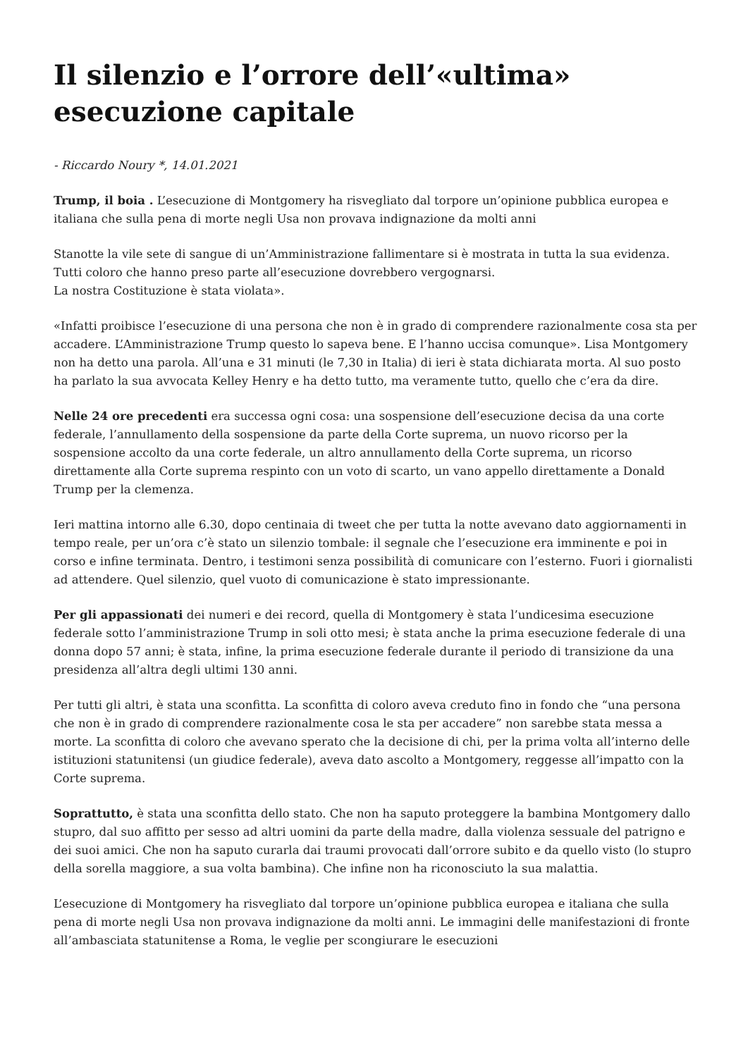Il silenzio e l’orrore dell’«ultima» esecuzione capitale
- Riccardo Noury *, 14.01.2021
Trump, il boia . L’esecuzione di Montgomery ha risvegliato dal torpore un’opinione pubblica europea e italiana che sulla pena di morte negli Usa non provava indignazione da molti anni
Stanotte la vile sete di sangue di un’Amministrazione fallimentare si è mostrata in tutta la sua evidenza. Tutti coloro che hanno preso parte all’esecuzione dovrebbero vergognarsi.
La nostra Costituzione è stata violata».
«Infatti proibisce l’esecuzione di una persona che non è in grado di comprendere razionalmente cosa sta per accadere. L’Amministrazione Trump questo lo sapeva bene. E l’hanno uccisa comunque». Lisa Montgomery non ha detto una parola. All’una e 31 minuti (le 7,30 in Italia) di ieri è stata dichiarata morta. Al suo posto ha parlato la sua avvocata Kelley Henry e ha detto tutto, ma veramente tutto, quello che c’era da dire.
Nelle 24 ore precedenti era successa ogni cosa: una sospensione dell’esecuzione decisa da una corte federale, l’annullamento della sospensione da parte della Corte suprema, un nuovo ricorso per la sospensione accolto da una corte federale, un altro annullamento della Corte suprema, un ricorso direttamente alla Corte suprema respinto con un voto di scarto, un vano appello direttamente a Donald Trump per la clemenza.
Ieri mattina intorno alle 6.30, dopo centinaia di tweet che per tutta la notte avevano dato aggiornamenti in tempo reale, per un’ora c’è stato un silenzio tombale: il segnale che l’esecuzione era imminente e poi in corso e infine terminata. Dentro, i testimoni senza possibilità di comunicare con l’esterno. Fuori i giornalisti ad attendere. Quel silenzio, quel vuoto di comunicazione è stato impressionante.
Per gli appassionati dei numeri e dei record, quella di Montgomery è stata l’undicesima esecuzione federale sotto l’amministrazione Trump in soli otto mesi; è stata anche la prima esecuzione federale di una donna dopo 57 anni; è stata, infine, la prima esecuzione federale durante il periodo di transizione da una presidenza all’altra degli ultimi 130 anni.
Per tutti gli altri, è stata una sconfitta. La sconfitta di coloro aveva creduto fino in fondo che “una persona che non è in grado di comprendere razionalmente cosa le sta per accadere” non sarebbe stata messa a morte. La sconfitta di coloro che avevano sperato che la decisione di chi, per la prima volta all’interno delle istituzioni statunitensi (un giudice federale), aveva dato ascolto a Montgomery, reggesse all’impatto con la Corte suprema.
Soprattutto, è stata una sconfitta dello stato. Che non ha saputo proteggere la bambina Montgomery dallo stupro, dal suo affitto per sesso ad altri uomini da parte della madre, dalla violenza sessuale del patrigno e dei suoi amici. Che non ha saputo curarla dai traumi provocati dall’orrore subito e da quello visto (lo stupro della sorella maggiore, a sua volta bambina). Che infine non ha riconosciuto la sua malattia.
L’esecuzione di Montgomery ha risvegliato dal torpore un’opinione pubblica europea e italiana che sulla pena di morte negli Usa non provava indignazione da molti anni. Le immagini delle manifestazioni di fronte all’ambasciata statunitense a Roma, le veglie per scongiurare le esecuzioni